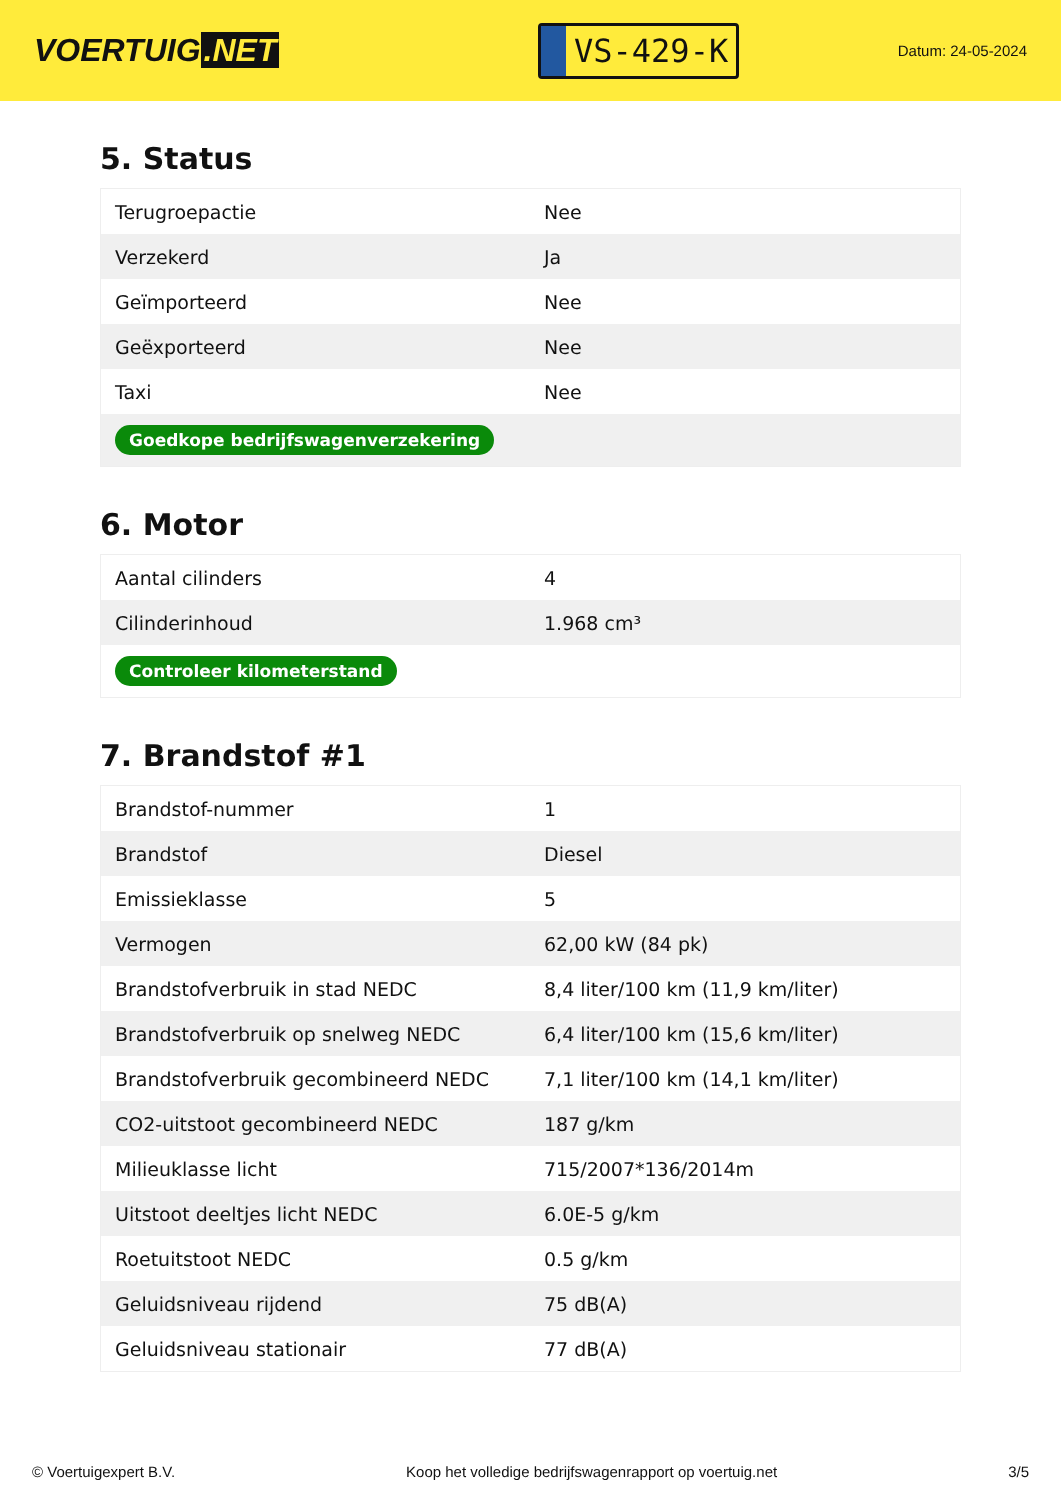VOERTUIG.NET
VS-429-K
Datum: 24-05-2024
5. Status
| Terugroepactie | Nee |
| Verzekerd | Ja |
| Geïmporteerd | Nee |
| Geëxporteerd | Nee |
| Taxi | Nee |
| Goedkope bedrijfswagenverzekering | |
6. Motor
| Aantal cilinders | 4 |
| Cilinderinhoud | 1.968 cm³ |
| Controleer kilometerstand | |
7. Brandstof #1
| Brandstof-nummer | 1 |
| Brandstof | Diesel |
| Emissieklasse | 5 |
| Vermogen | 62,00 kW (84 pk) |
| Brandstofverbruik in stad NEDC | 8,4 liter/100 km (11,9 km/liter) |
| Brandstofverbruik op snelweg NEDC | 6,4 liter/100 km (15,6 km/liter) |
| Brandstofverbruik gecombineerd NEDC | 7,1 liter/100 km (14,1 km/liter) |
| CO2-uitstoot gecombineerd NEDC | 187 g/km |
| Milieuklasse licht | 715/2007*136/2014m |
| Uitstoot deeltjes licht NEDC | 6.0E-5 g/km |
| Roetuitstoot NEDC | 0.5 g/km |
| Geluidsniveau rijdend | 75 dB(A) |
| Geluidsniveau stationair | 77 dB(A) |
© Voertuigexpert B.V. Koop het volledige bedrijfswagenrapport op voertuig.net 3/5